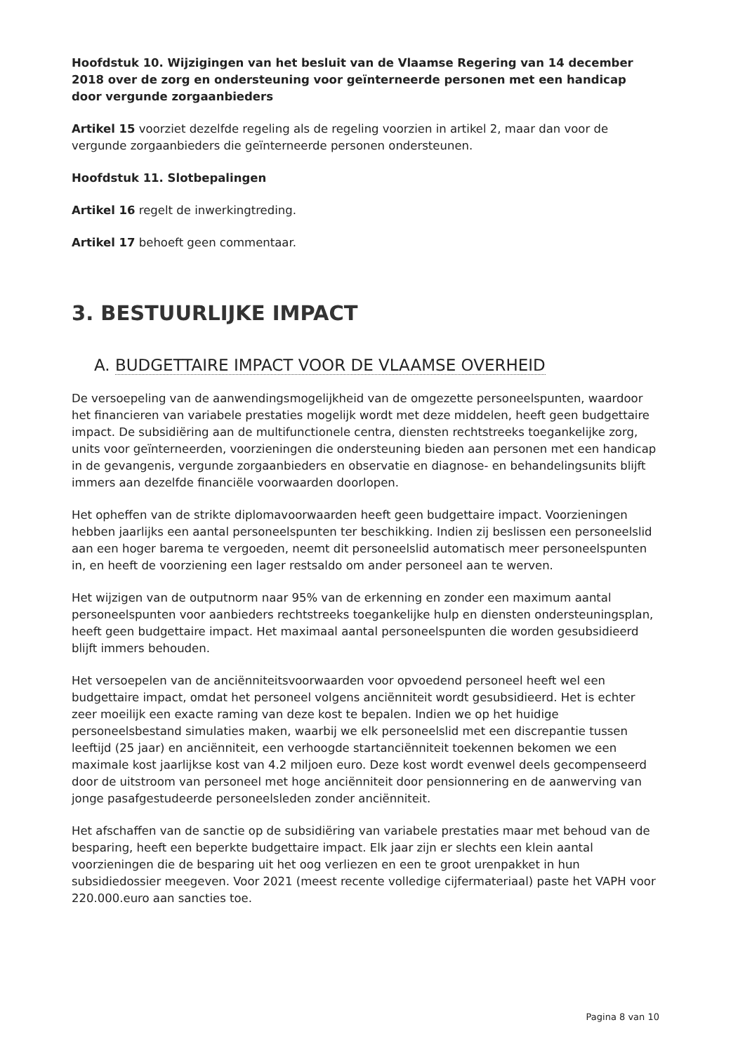Hoofdstuk 10. Wijzigingen van het besluit van de Vlaamse Regering van 14 december 2018 over de zorg en ondersteuning voor geïnterneerde personen met een handicap door vergunde zorgaanbieders
Artikel 15 voorziet dezelfde regeling als de regeling voorzien in artikel 2, maar dan voor de vergunde zorgaanbieders die geïnterneerde personen ondersteunen.
Hoofdstuk 11. Slotbepalingen
Artikel 16 regelt de inwerkingtreding.
Artikel 17 behoeft geen commentaar.
3. BESTUURLIJKE IMPACT
A. BUDGETTAIRE IMPACT VOOR DE VLAAMSE OVERHEID
De versoepeling van de aanwendingsmogelijkheid van de omgezette personeelspunten, waardoor het financieren van variabele prestaties mogelijk wordt met deze middelen, heeft geen budgettaire impact. De subsidiëring aan de multifunctionele centra, diensten rechtstreeks toegankelijke zorg, units voor geïnterneerden, voorzieningen die ondersteuning bieden aan personen met een handicap in de gevangenis, vergunde zorgaanbieders en observatie en diagnose- en behandelingsunits blijft immers aan dezelfde financiële voorwaarden doorlopen.
Het opheffen van de strikte diplomavoorwaarden heeft geen budgettaire impact. Voorzieningen hebben jaarlijks een aantal personeelspunten ter beschikking. Indien zij beslissen een personeelslid aan een hoger barema te vergoeden, neemt dit personeelslid automatisch meer personeelspunten in, en heeft de voorziening een lager restsaldo om ander personeel aan te werven.
Het wijzigen van de outputnorm naar 95% van de erkenning en zonder een maximum aantal personeelspunten voor aanbieders rechtstreeks toegankelijke hulp en diensten ondersteuningsplan, heeft geen budgettaire impact. Het maximaal aantal personeelspunten die worden gesubsidieerd blijft immers behouden.
Het versoepelen van de anciënniteitsvoorwaarden voor opvoedend personeel heeft wel een budgettaire impact, omdat het personeel volgens anciënniteit wordt gesubsidieerd. Het is echter zeer moeilijk een exacte raming van deze kost te bepalen. Indien we op het huidige personeelsbestand simulaties maken, waarbij we elk personeelslid met een discrepantie tussen leeftijd (25 jaar) en anciënniteit, een verhoogde startanciënniteit toekennen bekomen we een maximale kost jaarlijkse kost van 4.2 miljoen euro. Deze kost wordt evenwel deels gecompenseerd door de uitstroom van personeel met hoge anciënniteit door pensionnering en de aanwerving van jonge pasafgestudeerde personeelsleden zonder anciënniteit.
Het afschaffen van de sanctie op de subsidiëring van variabele prestaties maar met behoud van de besparing, heeft een beperkte budgettaire impact. Elk jaar zijn er slechts een klein aantal voorzieningen die de besparing uit het oog verliezen en een te groot urenpakket in hun subsidiedossier meegeven. Voor 2021 (meest recente volledige cijfermateriaal) paste het VAPH voor 220.000.euro aan sancties toe.
Pagina 8 van 10